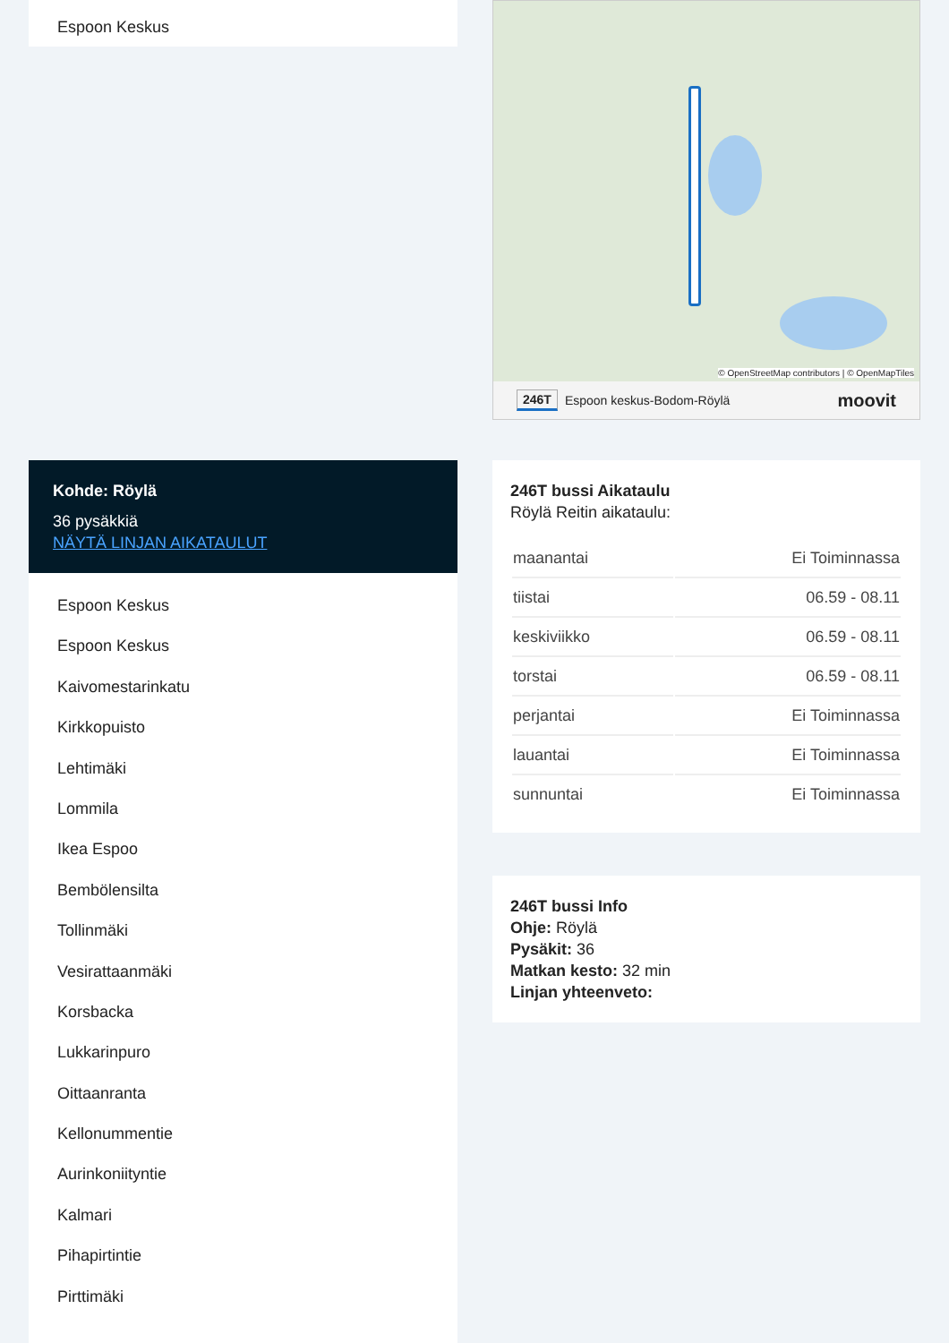Espoon Keskus
Kohde: Röylä
36 pysäkkiä
NÄYTÄ LINJAN AIKATAULUT
Espoon Keskus
Espoon Keskus
Kaivomestarinkatu
Kirkkopuisto
Lehtimäki
Lommila
Ikea Espoo
Bembölensilta
Tollinmäki
Vesirattaanmäki
Korsbacka
Lukkarinpuro
Oittaanranta
Kellonummentie
Aurinkoniityntie
Kalmari
Pihapirtintie
Pirttimäki
© OpenStreetMap contributors | © OpenMapTiles
246T Espoon keskus-Bodom-Röylä moovit
246T bussi Aikataulu
Röylä Reitin aikataulu:
| maanantai | Ei Toiminnassa |
| tiistai | 06.59 - 08.11 |
| keskiviikko | 06.59 - 08.11 |
| torstai | 06.59 - 08.11 |
| perjantai | Ei Toiminnassa |
| lauantai | Ei Toiminnassa |
| sunnuntai | Ei Toiminnassa |
246T bussi Info
Ohje: Röylä
Pysäkit: 36
Matkan kesto: 32 min
Linjan yhteenveto: